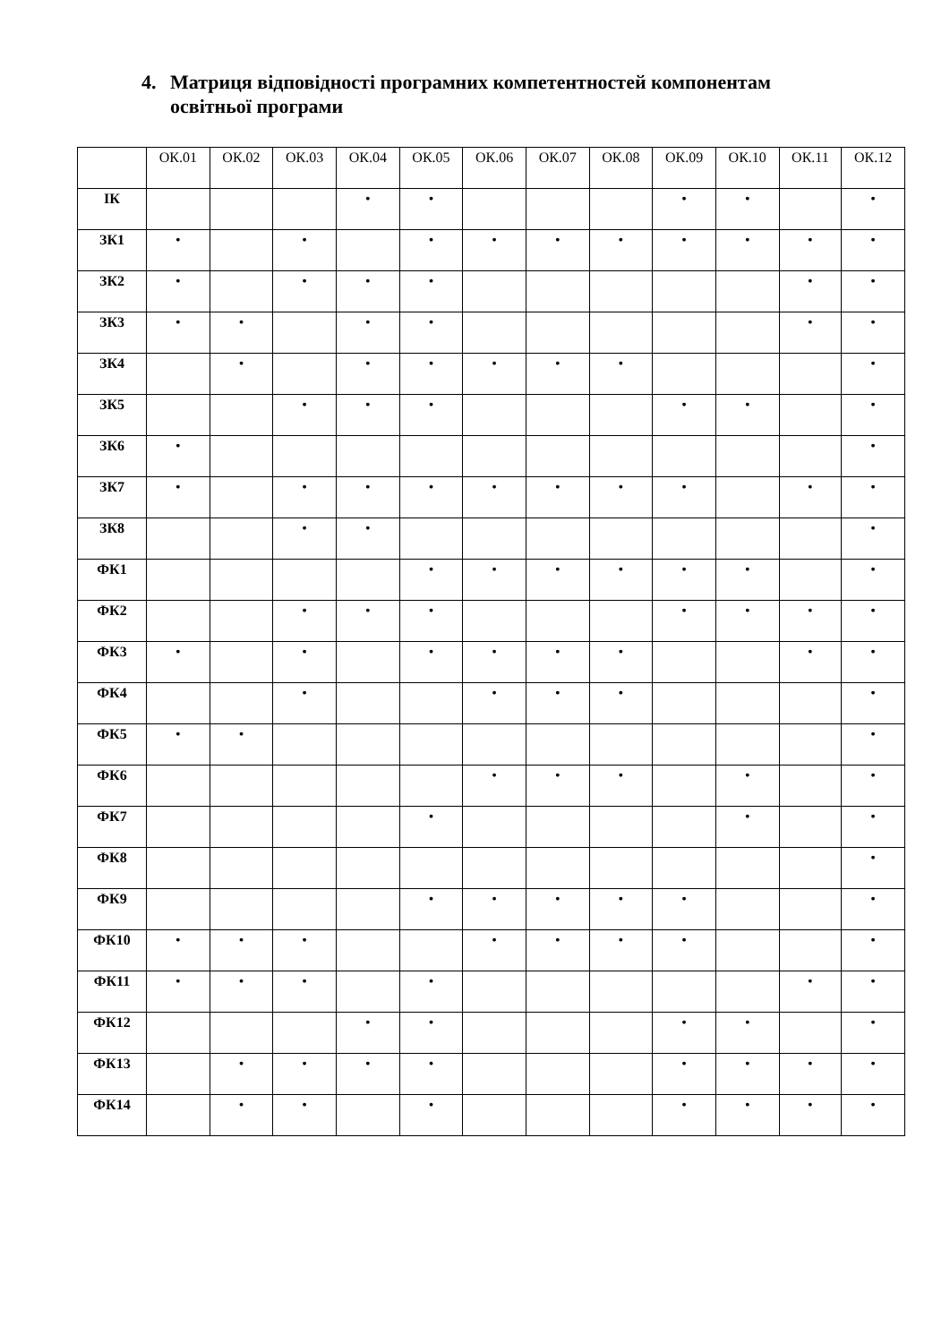4. Матриця відповідності програмних компетентностей компонентам
освітньої програми
| | ОК.01 | ОК.02 | ОК.03 | ОК.04 | ОК.05 | ОК.06 | ОК.07 | ОК.08 | ОК.09 | ОК.10 | ОК.11 | ОК.12 |
| --- | --- | --- | --- | --- | --- | --- | --- | --- | --- | --- | --- | --- |
| ІК | | | | • | • | | | | • | • | | • |
| ЗК1 | • | | • | | • | • | • | • | • | • | • | • |
| ЗК2 | • | | • | • | • | | | | | | • | • |
| ЗК3 | • | • | | • | • | | | | | | • | • |
| ЗК4 | | • | | • | • | • | • | • | | | | • |
| ЗК5 | | | • | • | • | | | | • | • | | • |
| ЗК6 | • | | | | | | | | | | | • |
| ЗК7 | • | | • | • | • | • | • | • | • | | • | • |
| ЗК8 | | | • | • | | | | | | | | • |
| ФК1 | | | | | • | • | • | • | • | • | | • |
| ФК2 | | | • | • | • | | | | • | • | • | • |
| ФК3 | • | | • | | • | • | • | • | | | • | • |
| ФК4 | | | • | | | • | • | • | | | | • |
| ФК5 | • | • | | | | | | | | | | • |
| ФК6 | | | | | | • | • | • | | • | | • |
| ФК7 | | | | | • | | | | | • | | • |
| ФК8 | | | | | | | | | | | | • |
| ФК9 | | | | | • | • | • | • | • | | | • |
| ФК10 | • | • | • | | | • | • | • | • | | | • |
| ФК11 | • | • | • | | • | | | | | | • | • |
| ФК12 | | | | • | • | | | | • | • | | • |
| ФК13 | | • | • | • | • | | | | • | • | • | • |
| ФК14 | | • | • | | • | | | | • | • | • | • |